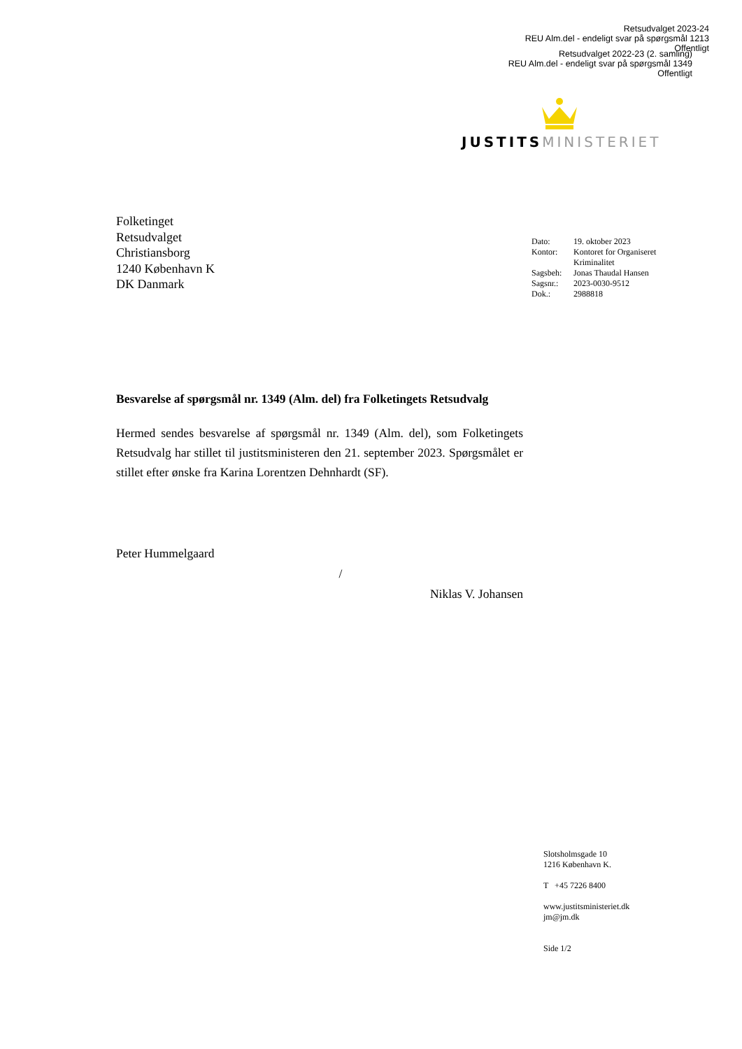Retsudvalget 2023-24
REU Alm.del - endeligt svar på spørgsmål 1213
Offentligt
Retsudvalget 2022-23 (2. samling)
REU Alm.del - endeligt svar på spørgsmål 1349
Offentligt
JUSTITS MINISTERIET
Folketinget
Retsudvalget
Christiansborg
1240 København K
DK Danmark
| Dato: | 19. oktober 2023 |
| Kontor: | Kontoret for Organiseret Kriminalitet |
| Sagsbeh: | Jonas Thaudal Hansen |
| Sagsnr.: | 2023-0030-9512 |
| Dok.: | 2988818 |
Besvarelse af spørgsmål nr. 1349 (Alm. del) fra Folketingets Retsudvalg
Hermed sendes besvarelse af spørgsmål nr. 1349 (Alm. del), som Folketingets Retsudvalg har stillet til justitsministeren den 21. september 2023. Spørgsmålet er stillet efter ønske fra Karina Lorentzen Dehnhardt (SF).
Peter Hummelgaard
/
Niklas V. Johansen
Slotsholmsgade 10
1216 København K.
T +45 7226 8400
www.justitsministeriet.dk
jm@jm.dk
Side 1/2